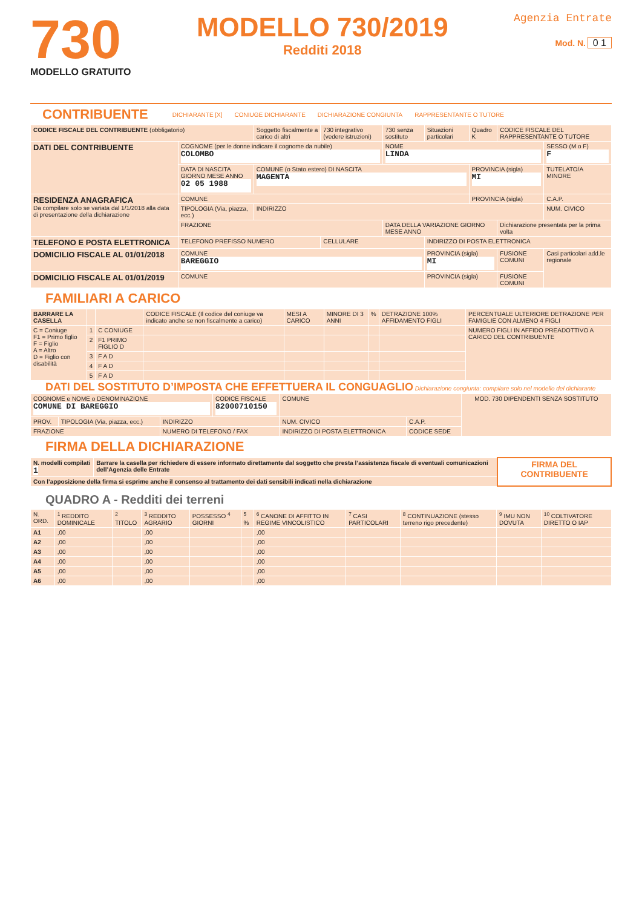730
MODELLO GRATUITO
MODELLO 730/2019
Redditi 2018
Agenzia Entrate
Mod. N. 0 1
CONTRIBUENTE DICHIARANTE [X] CONIUGE DICHIARANTE DICHIARAZIONE CONGIUNTA RAPPRESENTANTE O TUTORE
| CODICE FISCALE DEL CONTRIBUENTE (obbligatorio) | | Soggetto fiscalmente a carico di altri | 730 integrativo (vedere istruzioni) | 730 senza sostituto | Situazioni particolari | Quadro K | CODICE FISCALE DEL RAPPRESENTANTE O TUTORE | |
| DATI DEL CONTRIBUENTE | COGNOME (per le donne indicare il cognome da nubile) COLOMBO | | | NOME LINDA | | | | SESSO (M o F) F |
| | DATA DI NASCITA GIORNO MESE ANNO 02 05 1988 | COMUNE (o Stato estero) DI NASCITA MAGENTA | | | | PROVINCIA (sigla) MI | | TUTELATO/A MINORE |
| RESIDENZA ANAGRAFICA Da compilare solo se variata dal 1/1/2018 alla data di presentazione della dichiarazione | COMUNE | | | | | PROVINCIA (sigla) | | C.A.P. |
| | TIPOLOGIA (Via, piazza, ecc.) | INDIRIZZO | | | | | | NUM. CIVICO |
| | FRAZIONE | | | DATA DELLA VARIAZIONE GIORNO MESE ANNO | | | Dichiarazione presentata per la prima volta | |
| TELEFONO E POSTA ELETTRONICA | TELEFONO PREFISSO NUMERO | | CELLULARE | | INDIRIZZO DI POSTA ELETTRONICA | | | |
| DOMICILIO FISCALE AL 01/01/2018 | COMUNE BAREGGIO | | | | PROVINCIA (sigla) MI | | FUSIONE COMUNI | Casi particolari add.le regionale |
| DOMICILIO FISCALE AL 01/01/2019 | COMUNE | | | | PROVINCIA (sigla) | | FUSIONE COMUNI | |
FAMILIARI A CARICO
| BARRARE LA CASELLA | | | CODICE FISCALE (Il codice del coniuge va indicato anche se non fiscalmente a carico) | MESI A CARICO | MINORE DI 3 ANNI | % | DETRAZIONE 100% AFFIDAMENTO FIGLI | PERCENTUALE ULTERIORE DETRAZIONE PER FAMIGLIE CON ALMENO 4 FIGLI |
| --- | --- | --- | --- | --- | --- | --- | --- | --- |
| C = Coniuge F1 = Primo figlio F = Figlio A = Altro D = Figlio con disabilità | 1 | C CONIUGE | | | | | | NUMERO FIGLI IN AFFIDO PREADOTTIVO A CARICO DEL CONTRIBUENTE |
| | 2 | F1 PRIMO FIGLIO D | | | | | | |
| | 3 | F A D | | | | | | |
| | 4 | F A D | | | | | | |
| | 5 | F A D | | | | | | |
DATI DEL SOSTITUTO D’IMPOSTA CHE EFFETTUERA IL CONGUAGLIO Dichiarazione congiunta: compilare solo nel modello del dichiarante
| COGNOME e NOME o DENOMINAZIONE COMUNE DI BAREGGIO | | | CODICE FISCALE 82000710150 | | COMUNE | | MOD. 730 DIPENDENTI SENZA SOSTITUTO |
| PROV. | TIPOLOGIA (Via, piazza, ecc.) | INDIRIZZO | | | NUM. CIVICO | C.A.P. | |
| FRAZIONE | | NUMERO DI TELEFONO / FAX | | INDIRIZZO DI POSTA ELETTRONICA | | CODICE SEDE | |
FIRMA DELLA DICHIARAZIONE
| N. modelli compilati 1 | Barrare la casella per richiedere di essere informato direttamente dal soggetto che presta l’assistenza fiscale di eventuali comunicazioni dell’Agenzia delle Entrate | FIRMA DEL CONTRIBUENTE |
| Con l’apposizione della firma si esprime anche il consenso al trattamento dei dati sensibili indicati nella dichiarazione | | |
QUADRO A - Redditi dei terreni
| N. ORD. | <sup>1</sup> REDDITO DOMINICALE | <sup>2</sup> TITOLO | <sup>3</sup> REDDITO AGRARIO | POSSESSO <sup>4</sup> GIORNI | <sup>5</sup> % | <sup>6</sup> CANONE DI AFFITTO IN REGIME VINCOLISTICO | <sup>7</sup> CASI PARTICOLARI | <sup>8</sup> CONTINUAZIONE (stesso terreno rigo precedente) | <sup>9</sup> IMU NON DOVUTA | <sup>10</sup> COLTIVATORE DIRETTO O IAP |
| --- | --- | --- | --- | --- | --- | --- | --- | --- | --- | --- |
| A1 | ,00 | | ,00 | | | ,00 | | | | |
| A2 | ,00 | | ,00 | | | ,00 | | | | |
| A3 | ,00 | | ,00 | | | ,00 | | | | |
| A4 | ,00 | | ,00 | | | ,00 | | | | |
| A5 | ,00 | | ,00 | | | ,00 | | | | |
| A6 | ,00 | | ,00 | | | ,00 | | | | |